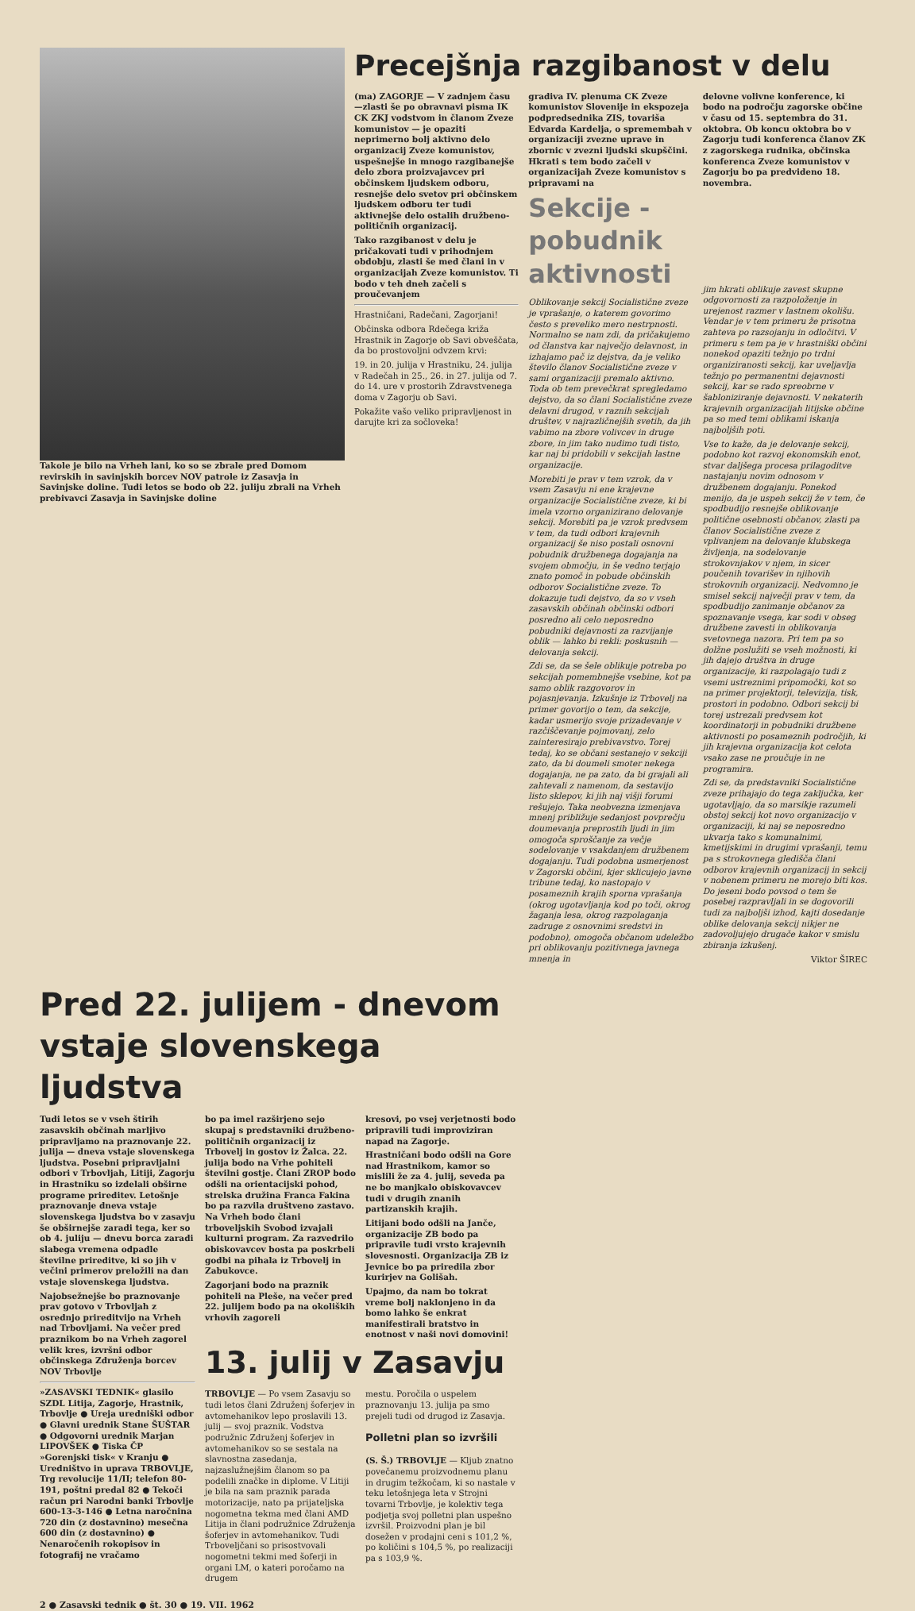Takole je bilo na Vrheh lani, ko so se zbrale pred Domom revirskih in savinjskih borcev NOV patrole iz Zasavja in Savinjske doline. Tudi letos se bodo ob 22. juliju zbrali na Vrheh prebivavci Zasavja in Savinjske doline
Precejšnja razgibanost v delu
(ma) ZAGORJE — V zadnjem času —zlasti še po obravnavi pisma IK CK ZKJ vodstvom in članom Zveze komunistov — je opaziti neprimerno bolj aktivno delo organizacij Zveze komunistov, uspešnejše in mnogo razgibanejše delo zbora proizvajavcev pri občinskem ljudskem odboru, resnejše delo svetov pri občinskem ljudskem odboru ter tudi aktivnejše delo ostalih družbeno-političnih organizacij.
Tako razgibanost v delu je pričakovati tudi v prihodnjem obdobju, zlasti še med člani in v organizacijah Zveze komunistov. Ti bodo v teh dneh začeli s proučevanjem
Hrastničani, Radečani, Zagorjani!
Občinska odbora Rdečega križa Hrastnik in Zagorje ob Savi obveščata, da bo prostovoljni odvzem krvi:
19. in 20. julija v Hrastniku, 24. julija v Radečah in 25., 26. in 27. julija od 7. do 14. ure v prostorih Zdravstvenega doma v Zagorju ob Savi.
Pokažite vašo veliko pripravljenost in darujte kri za sočloveka!
gradiva IV. plenuma CK Zveze komunistov Slovenije in ekspozeja podpredsednika ZIS, tovariša Edvarda Kardelja, o spremembah v organizaciji zvezne uprave in zbornic v zvezni ljudski skupščini. Hkrati s tem bodo začeli v organizacijah Zveze komunistov s pripravami na
Sekcije - pobudnik aktivnosti
Oblikovanje sekcij Socialistične zveze je vprašanje, o katerem govorimo često s preveliko mero nestrpnosti. Normalno se nam zdi, da pričakujemo od članstva kar največjo delavnost, in izhajamo pač iz dejstva, da je veliko število članov Socialistične zveze v sami organizaciji premalo aktivno. Toda ob tem prevečkrat spregledamo dejstvo, da so člani Socialistične zveze delavni drugod, v raznih sekcijah društev, v najrazličnejših svetih, da jih vabimo na zbore volivcev in druge zbore, in jim tako nudimo tudi tisto, kar naj bi pridobili v sekcijah lastne organizacije.
Morebiti je prav v tem vzrok, da v vsem Zasavju ni ene krajevne organizacije Socialistične zveze, ki bi imela vzorno organizirano delovanje sekcij. Morebiti pa je vzrok predvsem v tem, da tudi odbori krajevnih organizacij še niso postali osnovni pobudnik družbenega dogajanja na svojem območju, in še vedno terjajo znato pomoč in pobude občinskih odborov Socialistične zveze. To dokazuje tudi dejstvo, da so v vseh zasavskih občinah občinski odbori posredno ali celo neposredno pobudniki dejavnosti za razvijanje oblik — lahko bi rekli: poskusnih — delovanja sekcij.
Zdi se, da se šele oblikuje potreba po sekcijah pomembnejše vsebine, kot pa samo oblik razgovorov in pojasnjevanja. Izkušnje iz Trbovelj na primer govorijo o tem, da sekcije, kadar usmerijo svoje prizadevanje v razčiščevanje pojmovanj, zelo zainteresirajo prebivavstvo. Torej tedaj, ko se občani sestanejo v sekciji zato, da bi doumeli smoter nekega dogajanja, ne pa zato, da bi grajali ali zahtevali z namenom, da sestavijo listo sklepov, ki jih naj višji forumi rešujejo. Taka neobvezna izmenjava mnenj približuje sedanjost povprečju doumevanja preprostih ljudi in jim omogoča sproščanje za večje sodelovanje v vsakdanjem družbenem dogajanju. Tudi podobna usmerjenost v Zagorski občini, kjer sklicujejo javne tribune tedaj, ko nastopajo v posameznih krajih sporna vprašanja (okrog ugotavljanja kod po toči, okrog žaganja lesa, okrog razpolaganja zadruge z osnovnimi sredstvi in podobno), omogoča občanom udeležbo pri oblikovanju pozitivnega javnega mnenja in
delovne volivne konference, ki bodo na področju zagorske občine v času od 15. septembra do 31. oktobra. Ob koncu oktobra bo v Zagorju tudi konferenca članov ZK z zagorskega rudnika, občinska konferenca Zveze komunistov v Zagorju bo pa predvideno 18. novembra.
jim hkrati oblikuje zavest skupne odgovornosti za razpoloženje in urejenost razmer v lastnem okolišu. Vendar je v tem primeru že prisotna zahteva po razsojanju in odločitvi. V primeru s tem pa je v hrastniški občini nonekod opaziti težnjo po trdni organiziranosti sekcij, kar uveljavlja težnjo po permanentni dejavnosti sekcij, kar se rado spreobrne v šabloniziranje dejavnosti. V nekaterih krajevnih organizacijah litijske občine pa so med temi oblikami iskanja najboljših poti.
Vse to kaže, da je delovanje sekcij, podobno kot razvoj ekonomskih enot, stvar daljšega procesa prilagoditve nastajanju novim odnosom v družbenem dogajanju. Ponekod menijo, da je uspeh sekcij že v tem, če spodbudijo resnejše oblikovanje politične osebnosti občanov, zlasti pa članov Socialistične zveze z vplivanjem na delovanje klubskega življenja, na sodelovanje strokovnjakov v njem, in sicer poučenih tovarišev in njihovih strokovnih organizacij. Nedvomno je smisel sekcij največji prav v tem, da spodbudijo zanimanje občanov za spoznavanje vsega, kar sodi v obseg družbene zavesti in oblikovanja svetovnega nazora. Pri tem pa so dolžne poslužiti se vseh možnosti, ki jih dajejo društva in druge organizacije, ki razpolagajo tudi z vsemi ustreznimi pripomočki, kot so na primer projektorji, televizija, tisk, prostori in podobno. Odbori sekcij bi torej ustrezali predvsem kot koordinatorji in pobudniki družbene aktivnosti po posameznih področjih, ki jih krajevna organizacija kot celota vsako zase ne proučuje in ne programira.
Zdi se, da predstavniki Socialistične zveze prihajajo do tega zaključka, ker ugotavljajo, da so marsikje razumeli obstoj sekcij kot novo organizacijo v organizaciji, ki naj se neposredno ukvarja tako s komunalnimi, kmetijskimi in drugimi vprašanji, temu pa s strokovnega gledišča člani odborov krajevnih organizacij in sekcij v nobenem primeru ne morejo biti kos. Do jeseni bodo povsod o tem še posebej razpravljali in se dogovorili tudi za najboljši izhod, kajti dosedanje oblike delovanja sekcij nikjer ne zadovoljujejo drugače kakor v smislu zbiranja izkušenj.
Viktor ŠIREC
Pred 22. julijem - dnevom vstaje slovenskega ljudstva
Tudi letos se v vseh štirih zasavskih občinah marljivo pripravljamo na praznovanje 22. julija — dneva vstaje slovenskega ljudstva. Posebni pripravljalni odbori v Trbovljah, Litiji, Zagorju in Hrastniku so izdelali obširne programe prireditev. Letošnje praznovanje dneva vstaje slovenskega ljudstva bo v zasavju še obširnejše zaradi tega, ker so ob 4. juliju — dnevu borca zaradi slabega vremena odpadle številne prireditve, ki so jih v večini primerov preložili na dan vstaje slovenskega ljudstva.
Najobsežnejše bo praznovanje prav gotovo v Trbovljah z osrednjo prireditvijo na Vrheh nad Trbovljami. Na večer pred praznikom bo na Vrheh zagorel velik kres, izvršni odbor občinskega Združenja borcev NOV Trbovlje
»ZASAVSKI TEDNIK« glasilo SZDL Litija, Zagorje, Hrastnik, Trbovlje ● Ureja uredniški odbor ● Glavni urednik Stane ŠUŠTAR ● Odgovorni urednik Marjan LIPOVŠEK ● Tiska ČP »Gorenjski tisk« v Kranju ● Uredništvo in uprava TRBOVLJE, Trg revolucije 11/II; telefon 80-191, poštni predal 82 ● Tekoči račun pri Narodni banki Trbovlje 600-13-3-146 ● Letna naročnina 720 din (z dostavnino) mesečna 600 din (z dostavnino) ● Nenaročenih rokopisov in fotografij ne vračamo
bo pa imel razširjeno sejo skupaj s predstavniki družbeno-političnih organizacij iz Trbovelj in gostov iz Žalca. 22. julija bodo na Vrhe pohiteli številni gostje. Člani ZROP bodo odšli na orientacijski pohod, strelska družina Franca Fakina bo pa razvila društveno zastavo. Na Vrheh bodo člani trboveljskih Svobod izvajali kulturni program. Za razvedrilo obiskovavcev bosta pa poskrbeli godbi na pihala iz Trbovelj in Zabukovce.
Zagorjani bodo na praznik pohiteli na Pleše, na večer pred 22. julijem bodo pa na okoliških vrhovih zagoreli
kresovi, po vsej verjetnosti bodo pripravili tudi improviziran napad na Zagorje.
Hrastničani bodo odšli na Gore nad Hrastnikom, kamor so mislili že za 4. julij, seveda pa ne bo manjkalo obiskovavcev tudi v drugih znanih partizanskih krajih.
Litijani bodo odšli na Janče, organizacije ZB bodo pa pripravile tudi vrsto krajevnih slovesnosti. Organizacija ZB iz Jevnice bo pa priredila zbor kurirjev na Golišah.
Upajmo, da nam bo tokrat vreme bolj naklonjeno in da bomo lahko še enkrat manifestirali bratstvo in enotnost v naši novi domovini!
13. julij v Zasavju
TRBOVLJE — Po vsem Zasavju so tudi letos člani Združenj šoferjev in avtomehanikov lepo proslavili 13. julij — svoj praznik. Vodstva podružnic Združenj šoferjev in avtomehanikov so se sestala na slavnostna zasedanja, najzaslužnejšim članom so pa podelili značke in diplome. V Litiji je bila na sam praznik parada motorizacije, nato pa prijateljska nogometna tekma med člani AMD Litija in člani podružnice Združenja šoferjev in avtomehanikov. Tudi Trboveljčani so prisostvovali nogometni tekmi med šoferji in organi LM, o kateri poročamo na drugem
mestu. Poročila o uspelem praznovanju 13. julija pa smo prejeli tudi od drugod iz Zasavja.
Polletni plan so izvršili
(S. Š.) TRBOVLJE — Kljub znatno povečanemu proizvodnemu planu in drugim težkočam, ki so nastale v teku letošnjega leta v Strojni tovarni Trbovlje, je kolektiv tega podjetja svoj polletni plan uspešno izvršil. Proizvodni plan je bil dosežen v prodajni ceni s 101,2 %, po količini s 104,5 %, po realizaciji pa s 103,9 %.
2 ● Zasavski tednik ● št. 30 ● 19. VII. 1962